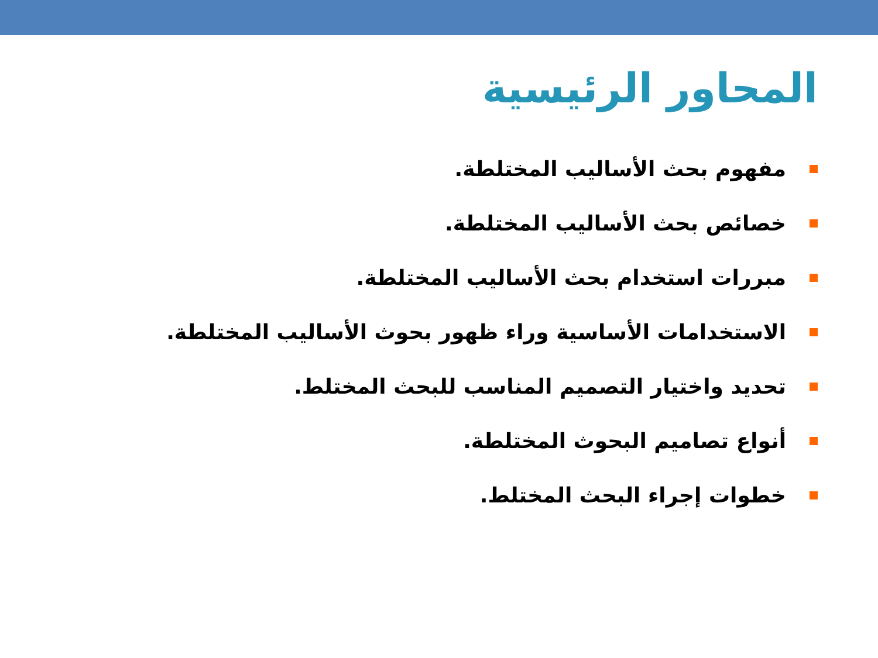المحاور الرئيسية
مفهوم بحث الأساليب المختلطة.
خصائص بحث الأساليب المختلطة.
مبررات استخدام بحث الأساليب المختلطة.
الاستخدامات الأساسية وراء ظهور بحوث الأساليب المختلطة.
تحديد واختيار التصميم المناسب للبحث المختلط.
أنواع تصاميم البحوث المختلطة.
خطوات إجراء البحث المختلط.